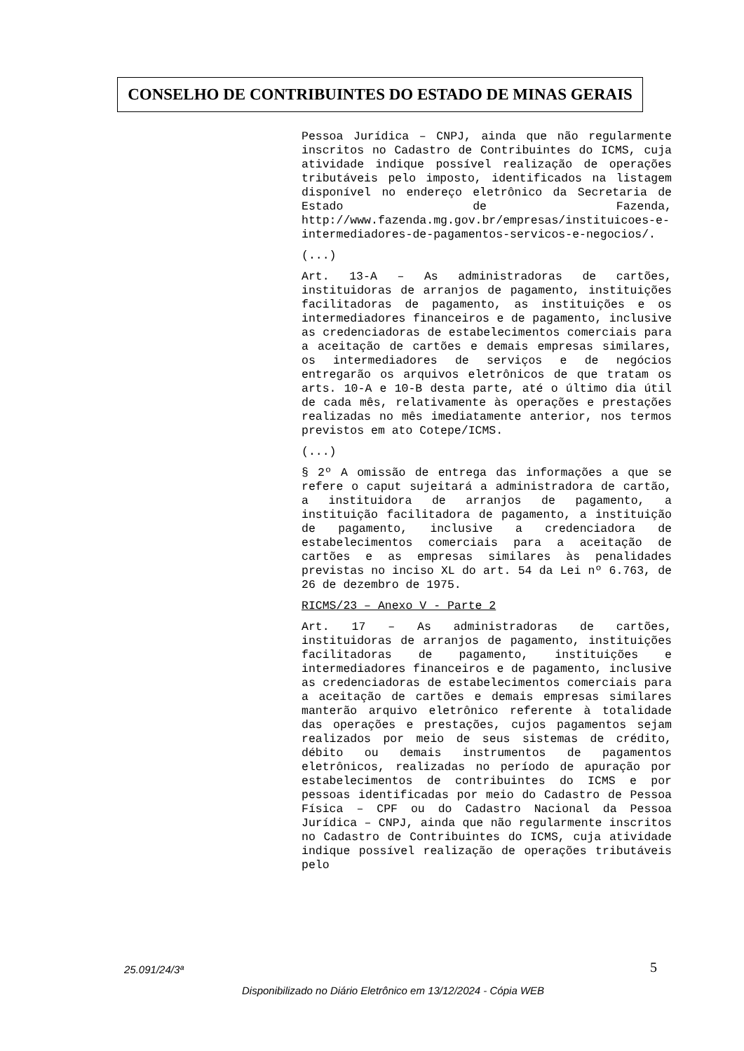CONSELHO DE CONTRIBUINTES DO ESTADO DE MINAS GERAIS
Pessoa Jurídica – CNPJ, ainda que não regularmente inscritos no Cadastro de Contribuintes do ICMS, cuja atividade indique possível realização de operações tributáveis pelo imposto, identificados na listagem disponível no endereço eletrônico da Secretaria de Estado de Fazenda, http://www.fazenda.mg.gov.br/empresas/instituicoes-e-intermediadores-de-pagamentos-servicos-e-negocios/.
(...)
Art. 13-A – As administradoras de cartões, instituidoras de arranjos de pagamento, instituições facilitadoras de pagamento, as instituições e os intermediadores financeiros e de pagamento, inclusive as credenciadoras de estabelecimentos comerciais para a aceitação de cartões e demais empresas similares, os intermediadores de serviços e de negócios entregarão os arquivos eletrônicos de que tratam os arts. 10-A e 10-B desta parte, até o último dia útil de cada mês, relativamente às operações e prestações realizadas no mês imediatamente anterior, nos termos previstos em ato Cotepe/ICMS.
(...)
§ 2º A omissão de entrega das informações a que se refere o caput sujeitará a administradora de cartão, a instituidora de arranjos de pagamento, a instituição facilitadora de pagamento, a instituição de pagamento, inclusive a credenciadora de estabelecimentos comerciais para a aceitação de cartões e as empresas similares às penalidades previstas no inciso XL do art. 54 da Lei nº 6.763, de 26 de dezembro de 1975.
RICMS/23 – Anexo V - Parte 2
Art. 17 – As administradoras de cartões, instituidoras de arranjos de pagamento, instituições facilitadoras de pagamento, instituições e intermediadores financeiros e de pagamento, inclusive as credenciadoras de estabelecimentos comerciais para a aceitação de cartões e demais empresas similares manterão arquivo eletrônico referente à totalidade das operações e prestações, cujos pagamentos sejam realizados por meio de seus sistemas de crédito, débito ou demais instrumentos de pagamentos eletrônicos, realizadas no período de apuração por estabelecimentos de contribuintes do ICMS e por pessoas identificadas por meio do Cadastro de Pessoa Física – CPF ou do Cadastro Nacional da Pessoa Jurídica – CNPJ, ainda que não regularmente inscritos no Cadastro de Contribuintes do ICMS, cuja atividade indique possível realização de operações tributáveis pelo
25.091/24/3ª 5
Disponibilizado no Diário Eletrônico em 13/12/2024 - Cópia WEB